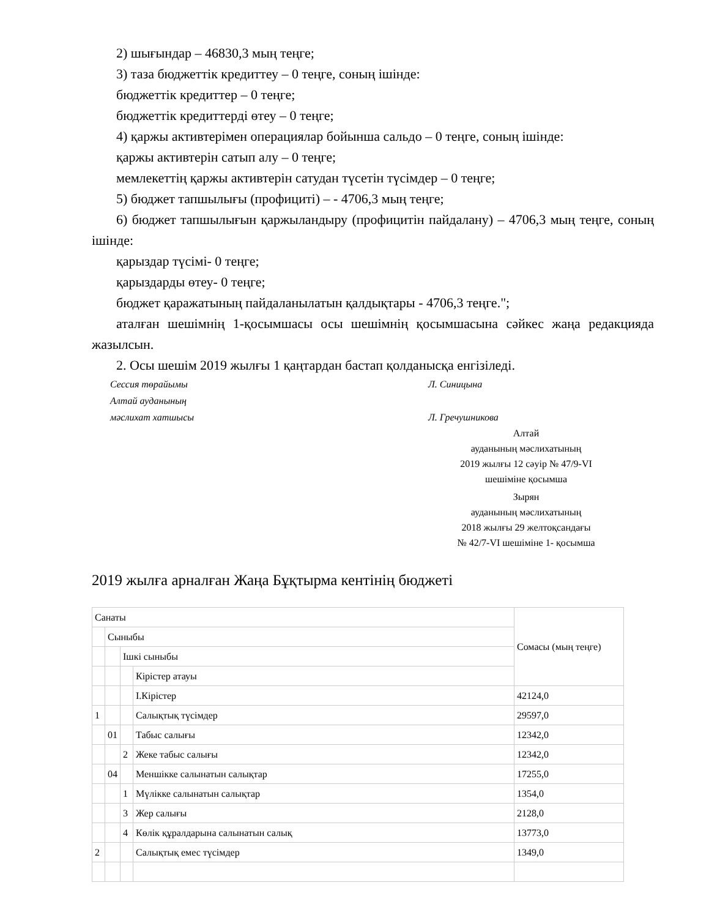2) шығындар – 46830,3 мың теңге;
3) таза бюджеттік кредиттеу – 0 теңге, соның ішінде:
бюджеттік кредиттер – 0 теңге;
бюджеттік кредиттерді өтеу – 0 теңге;
4) қаржы активтерімен операциялар бойынша сальдо – 0 теңге, соның ішінде:
қаржы активтерін сатып алу – 0 теңге;
мемлекеттің қаржы активтерін сатудан түсетін түсімдер – 0 теңге;
5) бюджет тапшылығы (профициті) – - 4706,3 мың теңге;
6) бюджет тапшылығын қаржыландыру (профицитін пайдалану) – 4706,3 мың теңге, соның ішінде:
қарыздар түсімі- 0 теңге;
қарыздарды өтеу- 0 теңге;
бюджет қаражатының пайдаланылатын қалдықтары - 4706,3 теңге.";
аталған шешімнің 1-қосымшасы осы шешімнің қосымшасына сәйкес жаңа редакцияда жазылсын.
2. Осы шешім 2019 жылғы 1 қаңтардан бастап қолданысқа енгізіледі.
Сессия төрайымы Л. Синицына
Алтай ауданының
мәслихат хатшысы
Л. Гречушникова
Алтай
ауданының мәслихатының
2019 жылғы 12 сәуір № 47/9-VI
шешіміне қосымша
Зырян
ауданының мәслихатының
2018 жылғы 29 желтоқсандағы
№ 42/7-VI шешіміне 1- қосымша
2019 жылға арналған Жаңа Бұқтырма кентінің бюджеті
| Санаты | | | | Сомасы (мың теңге) |
| | Сыныбы | | | |
| | | Ішкі сыныбы | | |
| | | | Кірістер атауы | |
| | | | I.Кірістер | 42124,0 |
| 1 | | | Салықтық түсімдер | 29597,0 |
| | 01 | | Табыс салығы | 12342,0 |
| | | 2 | Жеке табыс салығы | 12342,0 |
| | 04 | | Меншікке салынатын салықтар | 17255,0 |
| | | 1 | Мүлікке салынатын салықтар | 1354,0 |
| | | 3 | Жер салығы | 2128,0 |
| | | 4 | Көлік құралдарына салынатын салық | 13773,0 |
| 2 | | | Салықтық емес түсімдер | 1349,0 |